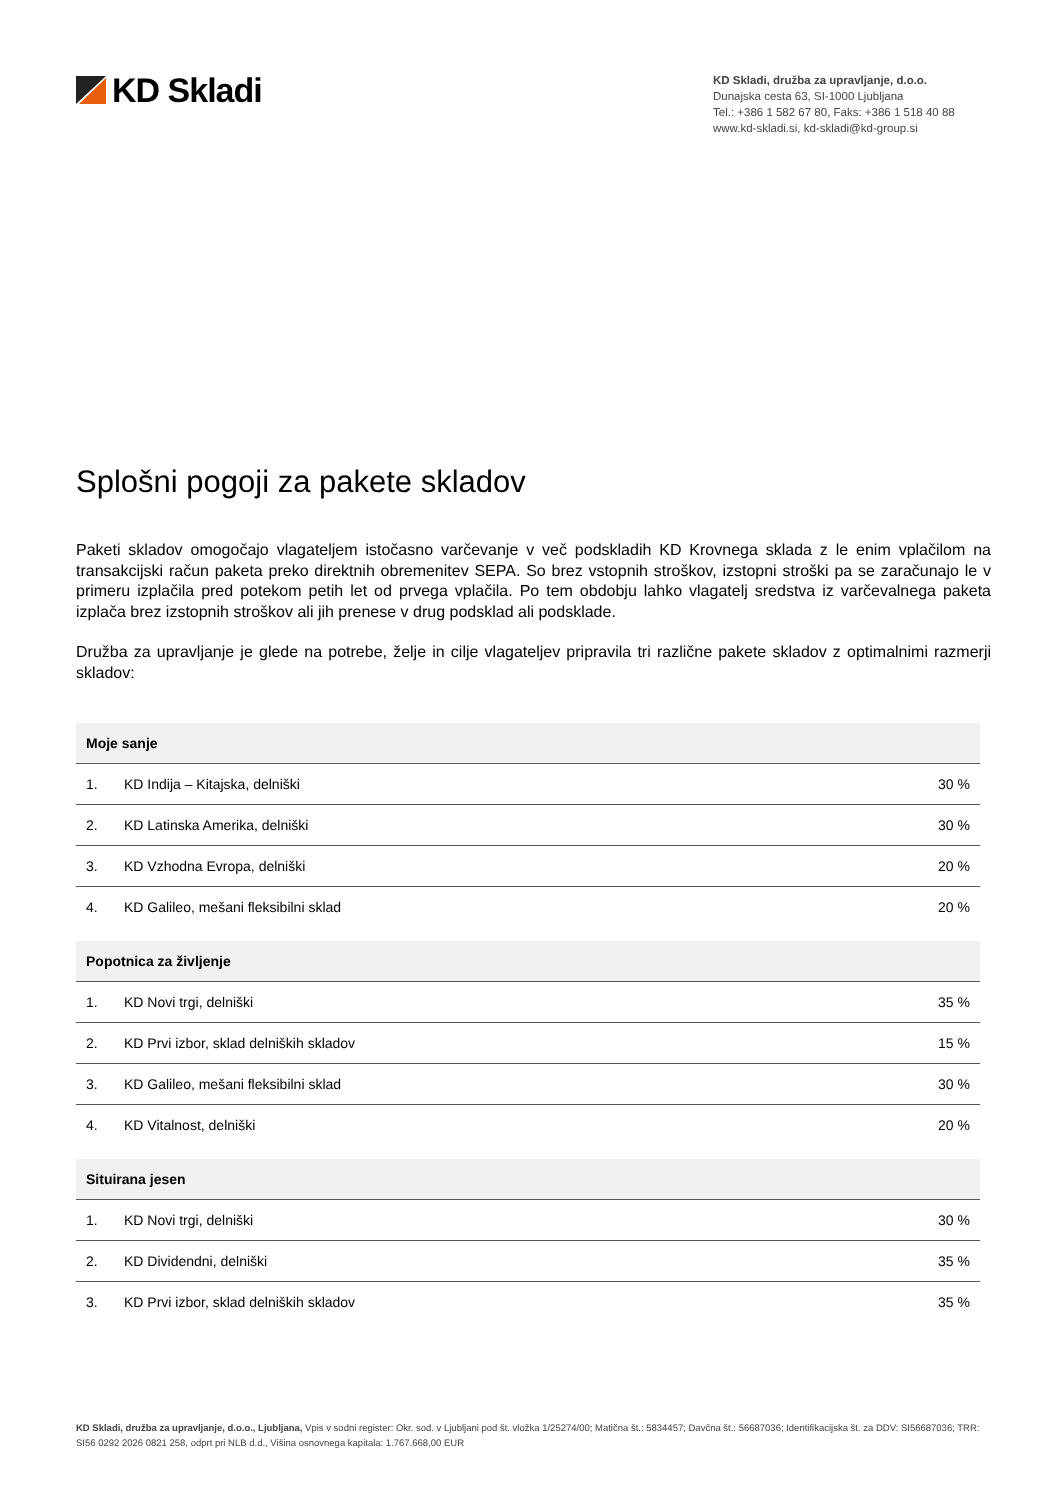KD Skladi
KD Skladi, družba za upravljanje, d.o.o.
Dunajska cesta 63, SI-1000 Ljubljana
Tel.: +386 1 582 67 80, Faks: +386 1 518 40 88
www.kd-skladi.si, kd-skladi@kd-group.si
Splošni pogoji za pakete skladov
Paketi skladov omogočajo vlagateljem istočasno varčevanje v več podskladih KD Krovnega sklada z le enim vplačilom na transakcijski račun paketa preko direktnih obremenitev SEPA. So brez vstopnih stroškov, izstopni stroški pa se zaračunajo le v primeru izplačila pred potekom petih let od prvega vplačila. Po tem obdobju lahko vlagatelj sredstva iz varčevalnega paketa izplača brez izstopnih stroškov ali jih prenese v drug podsklad ali podsklade.
Družba za upravljanje je glede na potrebe, želje in cilje vlagateljev pripravila tri različne pakete skladov z optimalnimi razmerji skladov:
| Moje sanje | | |
| --- | --- | --- |
| 1. | KD Indija – Kitajska, delniški | 30 % |
| 2. | KD Latinska Amerika, delniški | 30 % |
| 3. | KD Vzhodna Evropa, delniški | 20 % |
| 4. | KD Galileo, mešani fleksibilni sklad | 20 % |
| Popotnica za življenje | | |
| 1. | KD Novi trgi, delniški | 35 % |
| 2. | KD Prvi izbor, sklad delniških skladov | 15 % |
| 3. | KD Galileo, mešani fleksibilni sklad | 30 % |
| 4. | KD Vitalnost, delniški | 20 % |
| Situirana jesen | | |
| 1. | KD Novi trgi, delniški | 30 % |
| 2. | KD Dividendni, delniški | 35 % |
| 3. | KD Prvi izbor, sklad delniških skladov | 35 % |
KD Skladi, družba za upravljanje, d.o.o., Ljubljana, Vpis v sodni register: Okr. sod. v Ljubljani pod št. vložka 1/25274/00; Matična št.: 5834457; Davčna št.: 56687036; Identifikacijska št. za DDV: SI56687036; TRR: SI56 0292 2026 0821 258, odprt pri NLB d.d., Višina osnovnega kapitala: 1.767.668,00 EUR